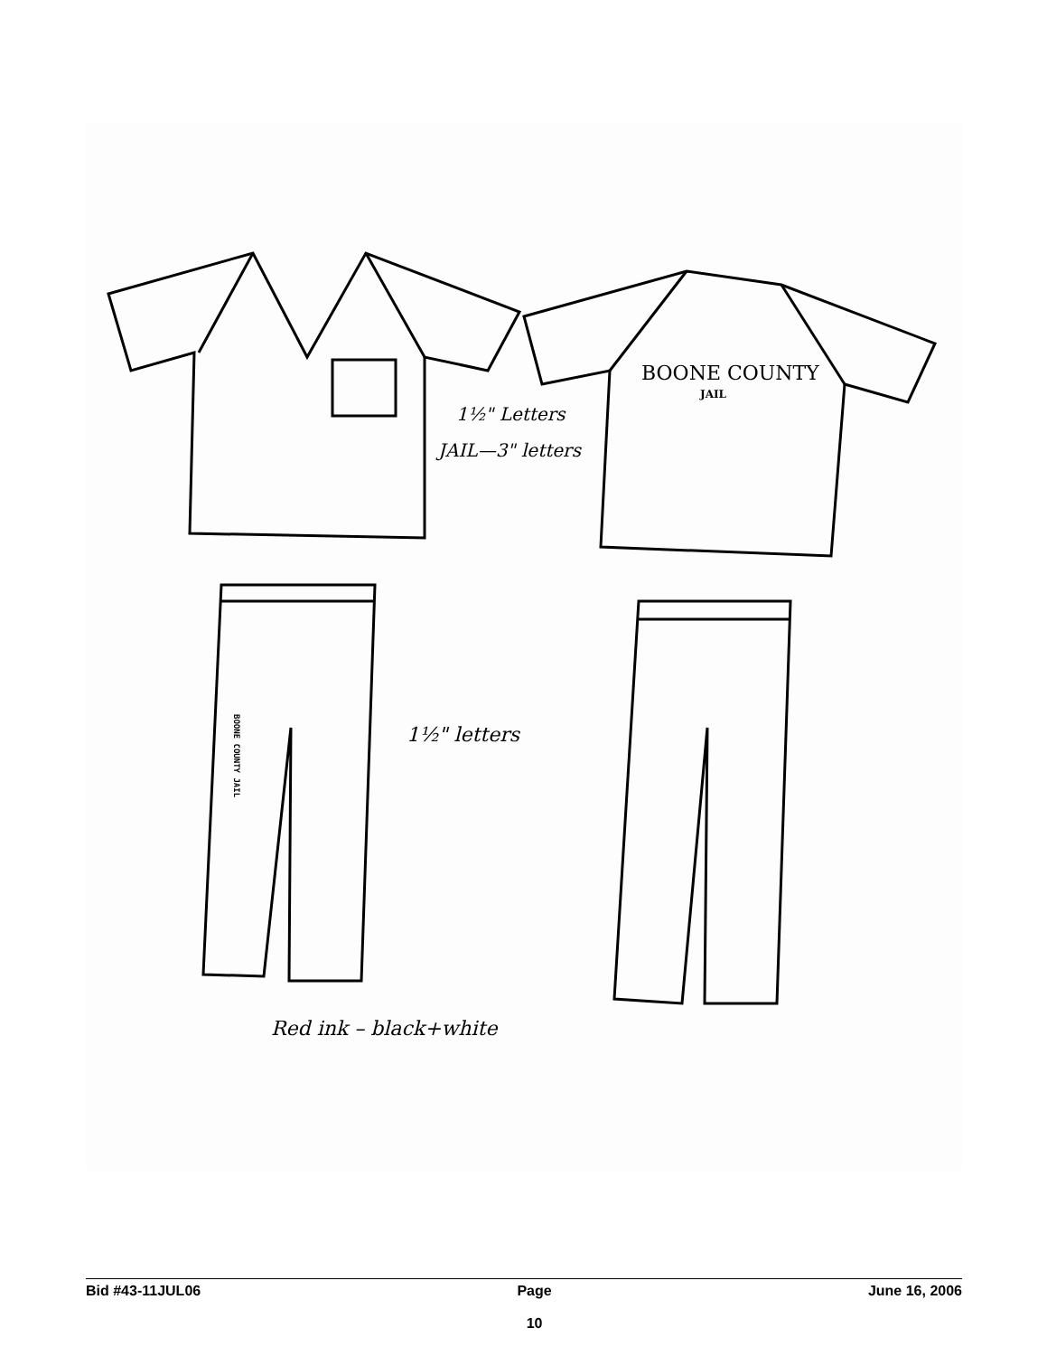1½" Letters
JAIL—3" letters
BOONE COUNTY
JAIL
1½" letters
Red ink – black+white
BOONE COUNTY JAIL
Bid #43-11JUL06 Page
10 June 16, 2006